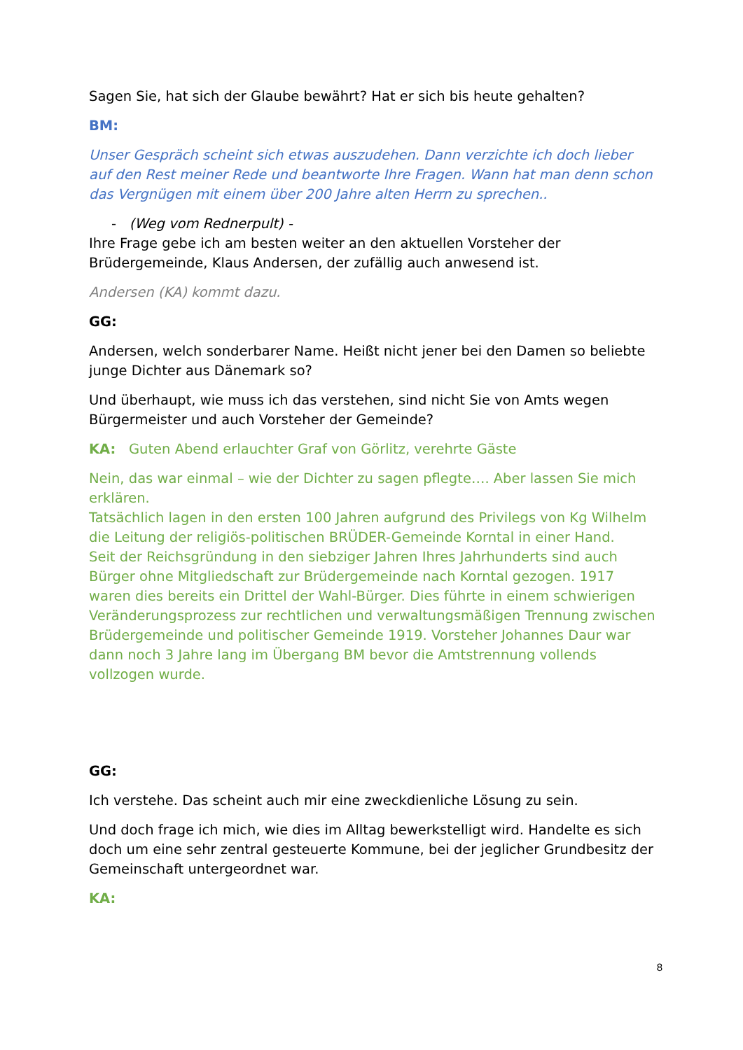Sagen Sie, hat sich der Glaube bewährt? Hat er sich bis heute gehalten?
BM:
Unser Gespräch scheint sich etwas auszudehen. Dann verzichte ich doch lieber auf den Rest meiner Rede und beantworte Ihre Fragen. Wann hat man denn schon das Vergnügen mit einem über 200 Jahre alten Herrn zu sprechen..
- (Weg vom Rednerpult) -
Ihre Frage gebe ich am besten weiter an den aktuellen Vorsteher der Brüdergemeinde, Klaus Andersen, der zufällig auch anwesend ist.
Andersen (KA) kommt dazu.
GG:
Andersen, welch sonderbarer Name. Heißt nicht jener bei den Damen so beliebte junge Dichter aus Dänemark so?
Und überhaupt, wie muss ich das verstehen, sind nicht Sie von Amts wegen Bürgermeister und auch Vorsteher der Gemeinde?
KA: Guten Abend erlauchter Graf von Görlitz, verehrte Gäste
Nein, das war einmal – wie der Dichter zu sagen pflegte…. Aber lassen Sie mich erklären.
Tatsächlich lagen in den ersten 100 Jahren aufgrund des Privilegs von Kg Wilhelm die Leitung der religiös-politischen BRÜDER-Gemeinde Korntal in einer Hand.
Seit der Reichsgründung in den siebziger Jahren Ihres Jahrhunderts sind auch Bürger ohne Mitgliedschaft zur Brüdergemeinde nach Korntal gezogen. 1917 waren dies bereits ein Drittel der Wahl-Bürger. Dies führte in einem schwierigen Veränderungsprozess zur rechtlichen und verwaltungsmäßigen Trennung zwischen Brüdergemeinde und politischer Gemeinde 1919. Vorsteher Johannes Daur war dann noch 3 Jahre lang im Übergang BM bevor die Amtstrennung vollends vollzogen wurde.
GG:
Ich verstehe. Das scheint auch mir eine zweckdienliche Lösung zu sein.
Und doch frage ich mich, wie dies im Alltag bewerkstelligt wird. Handelte es sich doch um eine sehr zentral gesteuerte Kommune, bei der jeglicher Grundbesitz der Gemeinschaft untergeordnet war.
KA:
8